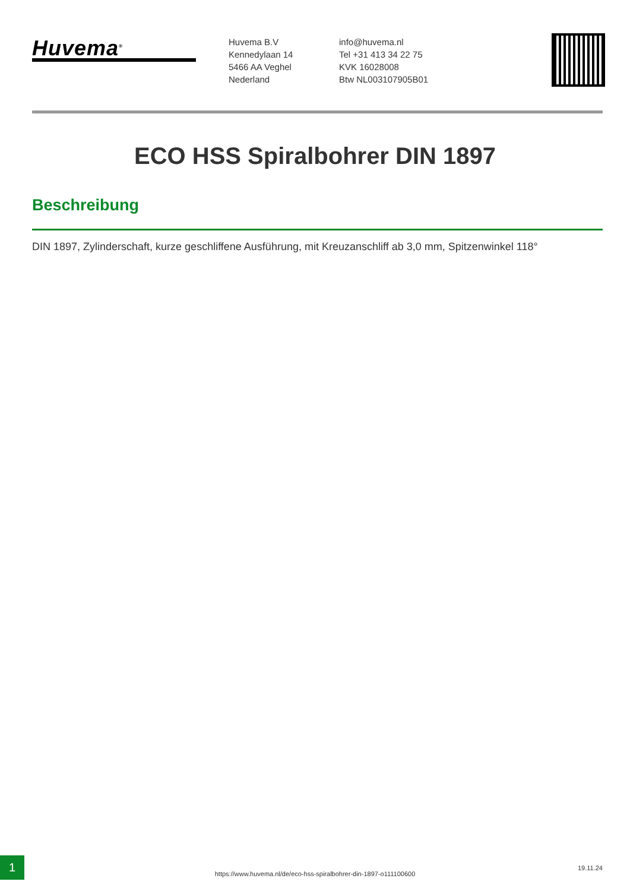Huvema<sup>®</sup>
Huvema B.V
Kennedylaan 14
5466 AA Veghel
Nederland
info@huvema.nl
Tel +31 413 34 22 75
KVK 16028008
Btw NL003107905B01
ECO HSS Spiralbohrer DIN 1897
Beschreibung
DIN 1897, Zylinderschaft, kurze geschliffene Ausführung, mit Kreuzanschliff ab 3,0 mm, Spitzenwinkel 118°
1
https://www.huvema.nl/de/eco-hss-spiralbohrer-din-1897-o111100600
19.11.24